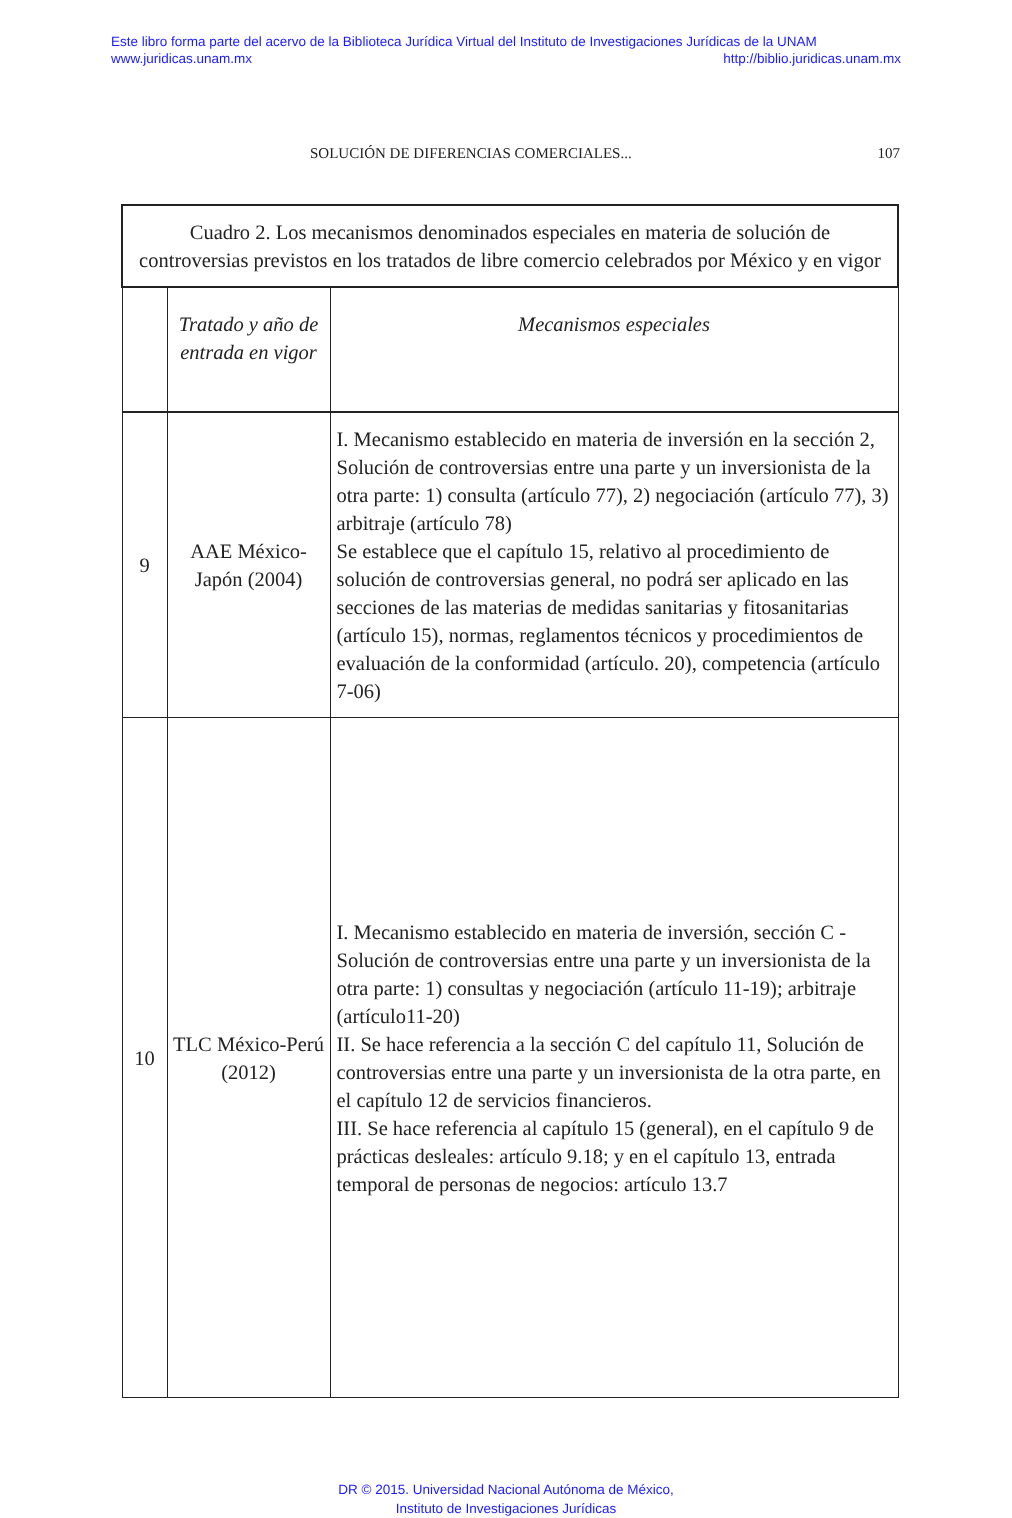Este libro forma parte del acervo de la Biblioteca Jurídica Virtual del Instituto de Investigaciones Jurídicas de la UNAM
www.juridicas.unam.mx http://biblio.juridicas.unam.mx
SOLUCIÓN DE DIFERENCIAS COMERCIALES... 107
| Cuadro 2. Los mecanismos denominados especiales en materia de solución de controversias previstos en los tratados de libre comercio celebrados por México y en vigor | | |
| --- | --- | --- |
| | Tratado y año de entrada en vigor | Mecanismos especiales |
| 9 | AAE México-Japón (2004) | I. Mecanismo establecido en materia de inversión en la sección 2, Solución de controversias entre una parte y un inversionista de la otra parte: 1) consulta (artículo 77), 2) negociación (artículo 77), 3) arbitraje (artículo 78) Se establece que el capítulo 15, relativo al procedimiento de solución de controversias general, no podrá ser aplicado en las secciones de las materias de medidas sanitarias y fitosanitarias (artículo 15), normas, reglamentos técnicos y procedimientos de evaluación de la conformidad (artículo. 20), competencia (artículo 7-06) |
| 10 | TLC México-Perú (2012) | I. Mecanismo establecido en materia de inversión, sección C - Solución de controversias entre una parte y un inversionista de la otra parte: 1) consultas y negociación (artículo 11-19); arbitraje (artículo11-20) II. Se hace referencia a la sección C del capítulo 11, Solución de controversias entre una parte y un inversionista de la otra parte, en el capítulo 12 de servicios financieros. III. Se hace referencia al capítulo 15 (general), en el capítulo 9 de prácticas desleales: artículo 9.18; y en el capítulo 13, entrada temporal de personas de negocios: artículo 13.7 |
DR © 2015. Universidad Nacional Autónoma de México,
Instituto de Investigaciones Jurídicas